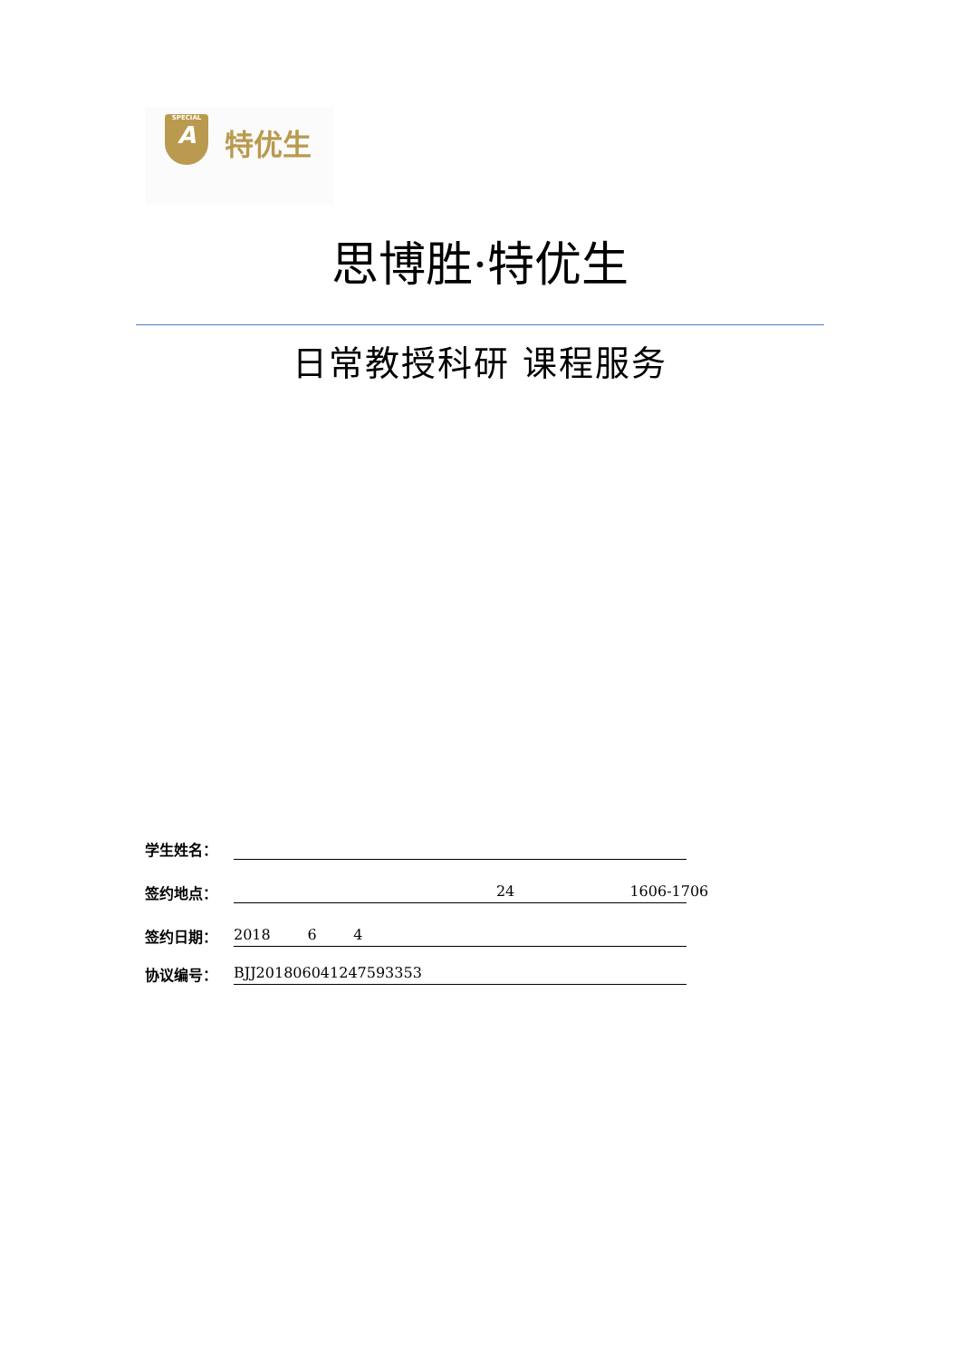SPECIAL
A
特优生
思博胜·特优生
日常教授科研 课程服务
学生姓名：
签约地点： 24 1606-1706
签约日期： 2018 6 4
协议编号： BJJ201806041247593353